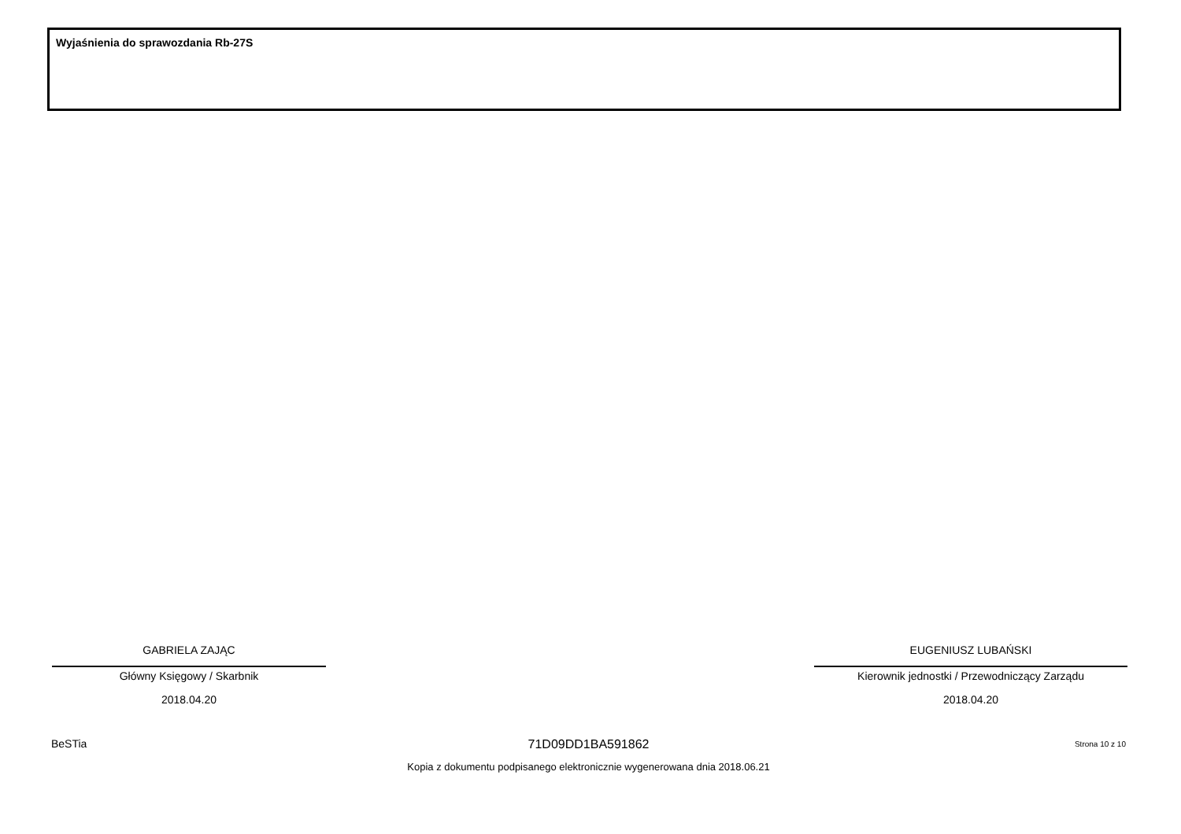Wyjaśnienia do sprawozdania Rb-27S
GABRIELA ZAJĄC
Główny Księgowy / Skarbnik
2018.04.20
EUGENIUSZ LUBAŃSKI
Kierownik jednostki / Przewodniczący Zarządu
2018.04.20
BeSTia Strona 10 z 10
71D09DD1BA591862
Kopia z dokumentu podpisanego elektronicznie wygenerowana dnia 2018.06.21